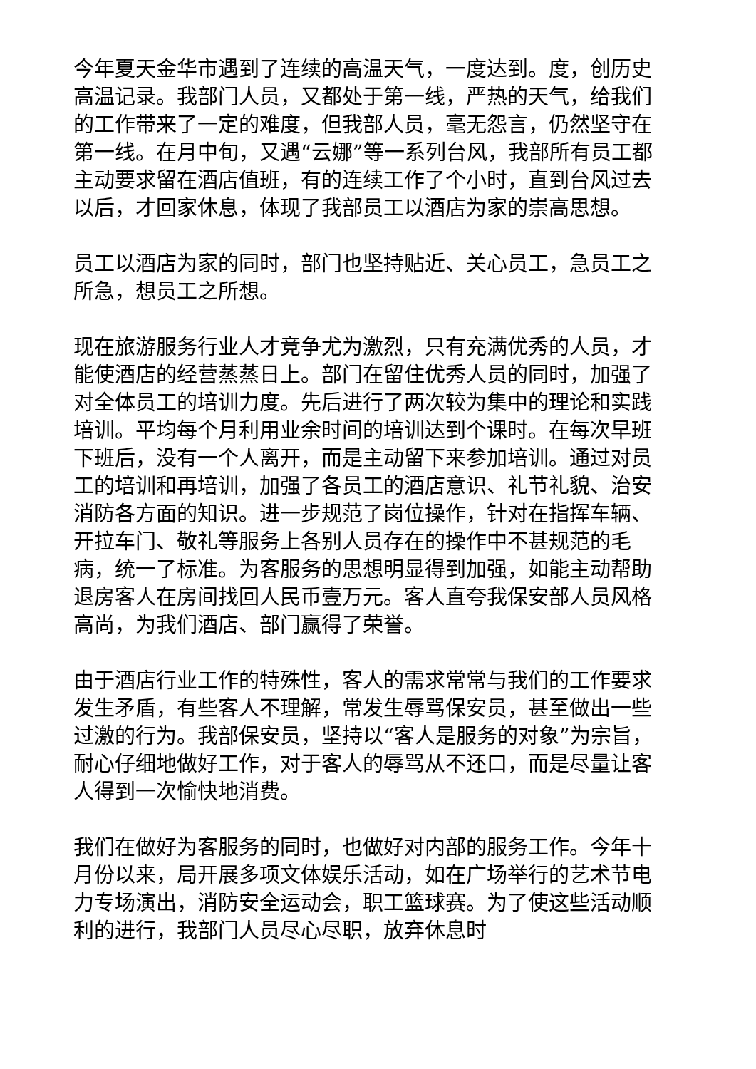今年夏天金华市遇到了连续的高温天气，一度达到。度，创历史高温记录。我部门人员，又都处于第一线，严热的天气，给我们的工作带来了一定的难度，但我部人员，毫无怨言，仍然坚守在第一线。在月中旬，又遇“云娜”等一系列台风，我部所有员工都主动要求留在酒店值班，有的连续工作了个小时，直到台风过去以后，才回家休息，体现了我部员工以酒店为家的崇高思想。
员工以酒店为家的同时，部门也坚持贴近、关心员工，急员工之所急，想员工之所想。
现在旅游服务行业人才竞争尤为激烈，只有充满优秀的人员，才能使酒店的经营蒸蒸日上。部门在留住优秀人员的同时，加强了对全体员工的培训力度。先后进行了两次较为集中的理论和实践培训。平均每个月利用业余时间的培训达到个课时。在每次早班下班后，没有一个人离开，而是主动留下来参加培训。通过对员工的培训和再培训，加强了各员工的酒店意识、礼节礼貌、治安消防各方面的知识。进一步规范了岗位操作，针对在指挥车辆、开拉车门、敬礼等服务上各别人员存在的操作中不甚规范的毛病，统一了标准。为客服务的思想明显得到加强，如能主动帮助退房客人在房间找回人民币壹万元。客人直夸我保安部人员风格高尚，为我们酒店、部门赢得了荣誉。
由于酒店行业工作的特殊性，客人的需求常常与我们的工作要求发生矛盾，有些客人不理解，常发生辱骂保安员，甚至做出一些过激的行为。我部保安员，坚持以“客人是服务的对象”为宗旨，耐心仔细地做好工作，对于客人的辱骂从不还口，而是尽量让客人得到一次愉快地消费。
我们在做好为客服务的同时，也做好对内部的服务工作。今年十月份以来，局开展多项文体娱乐活动，如在广场举行的艺术节电力专场演出，消防安全运动会，职工篮球赛。为了使这些活动顺利的进行，我部门人员尽心尽职，放弃休息时